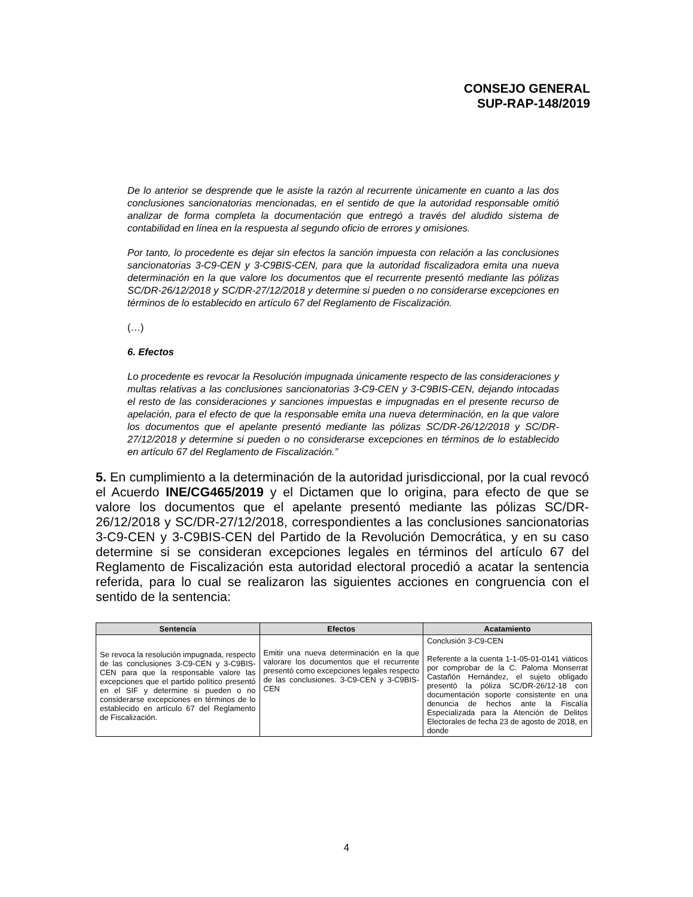CONSEJO GENERAL
SUP-RAP-148/2019
De lo anterior se desprende que le asiste la razón al recurrente únicamente en cuanto a las dos conclusiones sancionatorias mencionadas, en el sentido de que la autoridad responsable omitió analizar de forma completa la documentación que entregó a través del aludido sistema de contabilidad en línea en la respuesta al segundo oficio de errores y omisiones.
Por tanto, lo procedente es dejar sin efectos la sanción impuesta con relación a las conclusiones sancionatorias 3-C9-CEN y 3-C9BIS-CEN, para que la autoridad fiscalizadora emita una nueva determinación en la que valore los documentos que el recurrente presentó mediante las pólizas SC/DR-26/12/2018 y SC/DR-27/12/2018 y determine si pueden o no considerarse excepciones en términos de lo establecido en artículo 67 del Reglamento de Fiscalización.
(…)
6. Efectos
Lo procedente es revocar la Resolución impugnada únicamente respecto de las consideraciones y multas relativas a las conclusiones sancionatorias 3-C9-CEN y 3-C9BIS-CEN, dejando intocadas el resto de las consideraciones y sanciones impuestas e impugnadas en el presente recurso de apelación, para el efecto de que la responsable emita una nueva determinación, en la que valore los documentos que el apelante presentó mediante las pólizas SC/DR-26/12/2018 y SC/DR-27/12/2018 y determine si pueden o no considerarse excepciones en términos de lo establecido en artículo 67 del Reglamento de Fiscalización.”
5. En cumplimiento a la determinación de la autoridad jurisdiccional, por la cual revocó el Acuerdo INE/CG465/2019 y el Dictamen que lo origina, para efecto de que se valore los documentos que el apelante presentó mediante las pólizas SC/DR-26/12/2018 y SC/DR-27/12/2018, correspondientes a las conclusiones sancionatorias 3-C9-CEN y 3-C9BIS-CEN del Partido de la Revolución Democrática, y en su caso determine si se consideran excepciones legales en términos del artículo 67 del Reglamento de Fiscalización esta autoridad electoral procedió a acatar la sentencia referida, para lo cual se realizaron las siguientes acciones en congruencia con el sentido de la sentencia:
| Sentencia | Efectos | Acatamiento |
| --- | --- | --- |
| Se revoca la resolución impugnada, respecto de las conclusiones 3-C9-CEN y 3-C9BIS-CEN para que la responsable valore las excepciones que el partido político presentó en el SIF y determine si pueden o no considerarse excepciones en términos de lo establecido en artículo 67 del Reglamento de Fiscalización. | Emitir una nueva determinación en la que valorare los documentos que el recurrente presentó como excepciones legales respecto de las conclusiones. 3-C9-CEN y 3-C9BIS-CEN | Conclusión 3-C9-CEN Referente a la cuenta 1-1-05-01-0141 viáticos por comprobar de la C. Paloma Monserrat Castañón Hernández, el sujeto obligado presentó la póliza SC/DR-26/12-18 con documentación soporte consistente en una denuncia de hechos ante la Fiscalía Especializada para la Atención de Delitos Electorales de fecha 23 de agosto de 2018, en donde |
4